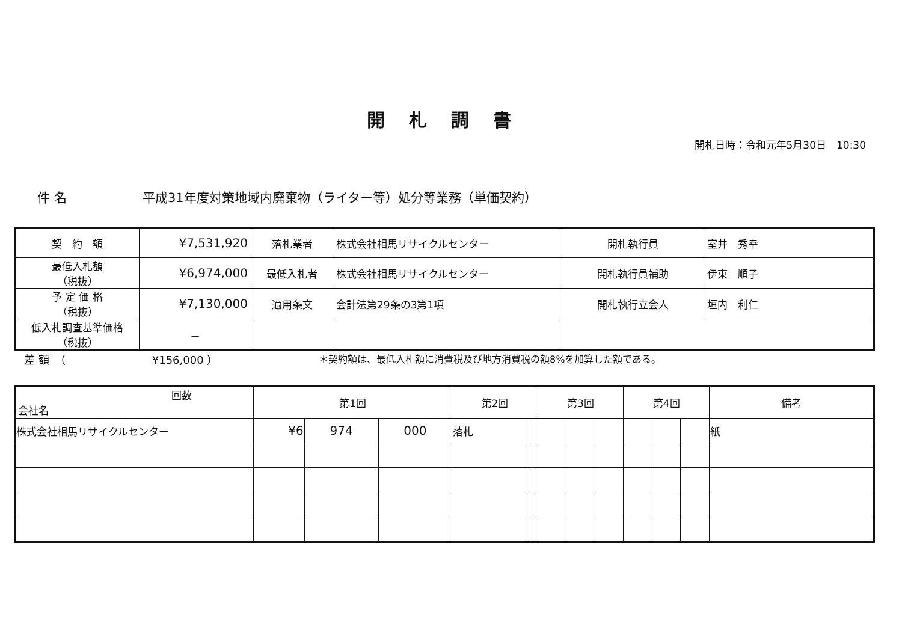開札調書
開札日時：令和元年5月30日　10:30
件 名 平成31年度対策地域内廃棄物（ライター等）処分等業務（単価契約）
| 契 約 額 | ¥7,531,920 | 落札業者 | 株式会社相馬リサイクルセンター | 開札執行員 | 室井 秀幸 |
| 最低入札額 （税抜） | ¥6,974,000 | 最低入札者 | 株式会社相馬リサイクルセンター | 開札執行員補助 | 伊東 順子 |
| 予 定 価 格 （税抜） | ¥7,130,000 | 適用条文 | 会計法第29条の3第1項 | 開札執行立会人 | 垣内 利仁 |
| 低入札調査基準価格 （税抜） | － | | | | |
差 額　（　　　　　　　　¥156,000 ） ＊契約額は、最低入札額に消費税及び地方消費税の額8%を加算した額である。
| 回数 会社名 | 第1回 | | | 第2回 | | | 第3回 | | | 第4回 | | | 備考 |
| --- | --- | --- | --- | --- | --- | --- | --- | --- | --- | --- | --- | --- | --- |
| 株式会社相馬リサイクルセンター | ¥6 | 974 | 000 | 落札 | | | | | | | | | 紙 |